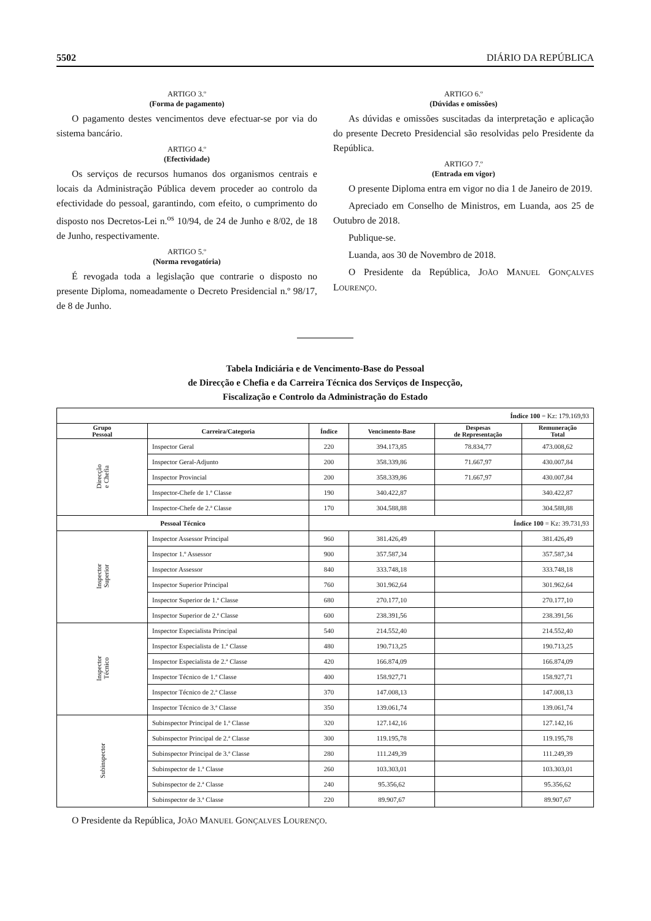5502 DIÁRIO DA REPÚBLICA
ARTIGO 3.º
(Forma de pagamento)
O pagamento destes vencimentos deve efectuar-se por via do sistema bancário.
ARTIGO 4.º
(Efectividade)
Os serviços de recursos humanos dos organismos centrais e locais da Administração Pública devem proceder ao controlo da efectividade do pessoal, garantindo, com efeito, o cumprimento do disposto nos Decretos-Lei n.<sup>os</sup> 10/94, de 24 de Junho e 8/02, de 18 de Junho, respectivamente.
ARTIGO 5.º
(Norma revogatória)
É revogada toda a legislação que contrarie o disposto no presente Diploma, nomeadamente o Decreto Presidencial n.º 98/17, de 8 de Junho.
ARTIGO 6.º
(Dúvidas e omissões)
As dúvidas e omissões suscitadas da interpretação e aplicação do presente Decreto Presidencial são resolvidas pelo Presidente da República.
ARTIGO 7.º
(Entrada em vigor)
O presente Diploma entra em vigor no dia 1 de Janeiro de 2019.
Apreciado em Conselho de Ministros, em Luanda, aos 25 de Outubro de 2018.
Publique-se.
Luanda, aos 30 de Novembro de 2018.
O Presidente da República, JOÃO MANUEL GONÇALVES LOURENÇO.
Tabela Indiciária e de Vencimento-Base do Pessoal
de Direcção e Chefia e da Carreira Técnica dos Serviços de Inspecção,
Fiscalização e Controlo da Administração do Estado
| Índice 100 = Kz: 179.169,93 | | | | | |
| Grupo Pessoal | Carreira/Categoria | Índice | Vencimento-Base | Despesas de Representação | Remuneração Total |
| Direcção e Chefia | Inspector Geral | 220 | 394.173,85 | 78.834,77 | 473.008,62 |
| | Inspector Geral-Adjunto | 200 | 358.339,86 | 71.667,97 | 430.007,84 |
| | Inspector Provincial | 200 | 358.339,86 | 71.667,97 | 430.007,84 |
| | Inspector-Chefe de 1.ª Classe | 190 | 340.422,87 | | 340.422,87 |
| | Inspector-Chefe de 2.ª Classe | 170 | 304.588,88 | | 304.588,88 |
| Pessoal Técnico | | Índice 100 = Kz: 39.731,93 | | | |
| Inspector Superior | Inspector Assessor Principal | 960 | 381.426,49 | | 381.426,49 |
| | Inspector 1.º Assessor | 900 | 357.587,34 | | 357.587,34 |
| | Inspector Assessor | 840 | 333.748,18 | | 333.748,18 |
| | Inspector Superior Principal | 760 | 301.962,64 | | 301.962,64 |
| | Inspector Superior de 1.ª Classe | 680 | 270.177,10 | | 270.177,10 |
| | Inspector Superior de 2.ª Classe | 600 | 238.391,56 | | 238.391,56 |
| Inspector Técnico | Inspector Especialista Principal | 540 | 214.552,40 | | 214.552,40 |
| | Inspector Especialista de 1.ª Classe | 480 | 190.713,25 | | 190.713,25 |
| | Inspector Especialista de 2.ª Classe | 420 | 166.874,09 | | 166.874,09 |
| | Inspector Técnico de 1.ª Classe | 400 | 158.927,71 | | 158.927,71 |
| | Inspector Técnico de 2.ª Classe | 370 | 147.008,13 | | 147.008,13 |
| | Inspector Técnico de 3.ª Classe | 350 | 139.061,74 | | 139.061,74 |
| Subinspector | Subinspector Principal de 1.ª Classe | 320 | 127.142,16 | | 127.142,16 |
| | Subinspector Principal de 2.ª Classe | 300 | 119.195,78 | | 119.195,78 |
| | Subinspector Principal de 3.ª Classe | 280 | 111.249,39 | | 111.249,39 |
| | Subinspector de 1.ª Classe | 260 | 103.303,01 | | 103.303,01 |
| | Subinspector de 2.ª Classe | 240 | 95.356,62 | | 95.356,62 |
| | Subinspector de 3.ª Classe | 220 | 89.907,67 | | 89.907,67 |
O Presidente da República, JOÃO MANUEL GONÇALVES LOURENÇO.